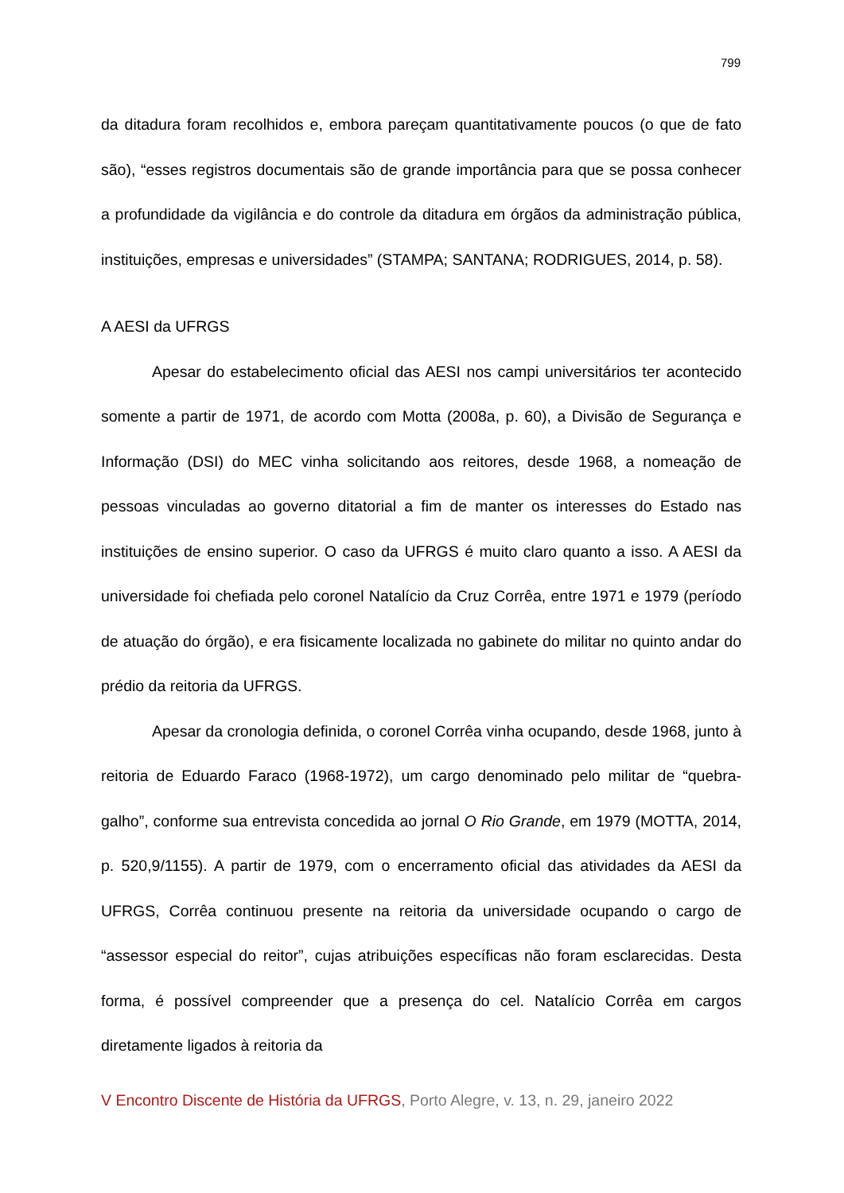799
da ditadura foram recolhidos e, embora pareçam quantitativamente poucos (o que de fato são), “esses registros documentais são de grande importância para que se possa conhecer a profundidade da vigilância e do controle da ditadura em órgãos da administração pública, instituições, empresas e universidades” (STAMPA; SANTANA; RODRIGUES, 2014, p. 58).
A AESI da UFRGS
Apesar do estabelecimento oficial das AESI nos campi universitários ter acontecido somente a partir de 1971, de acordo com Motta (2008a, p. 60), a Divisão de Segurança e Informação (DSI) do MEC vinha solicitando aos reitores, desde 1968, a nomeação de pessoas vinculadas ao governo ditatorial a fim de manter os interesses do Estado nas instituições de ensino superior. O caso da UFRGS é muito claro quanto a isso. A AESI da universidade foi chefiada pelo coronel Natalício da Cruz Corrêa, entre 1971 e 1979 (período de atuação do órgão), e era fisicamente localizada no gabinete do militar no quinto andar do prédio da reitoria da UFRGS.
Apesar da cronologia definida, o coronel Corrêa vinha ocupando, desde 1968, junto à reitoria de Eduardo Faraco (1968-1972), um cargo denominado pelo militar de “quebra-galho”, conforme sua entrevista concedida ao jornal O Rio Grande, em 1979 (MOTTA, 2014, p. 520,9/1155). A partir de 1979, com o encerramento oficial das atividades da AESI da UFRGS, Corrêa continuou presente na reitoria da universidade ocupando o cargo de “assessor especial do reitor”, cujas atribuições específicas não foram esclarecidas. Desta forma, é possível compreender que a presença do cel. Natalício Corrêa em cargos diretamente ligados à reitoria da
V Encontro Discente de História da UFRGS, Porto Alegre, v. 13, n. 29, janeiro 2022